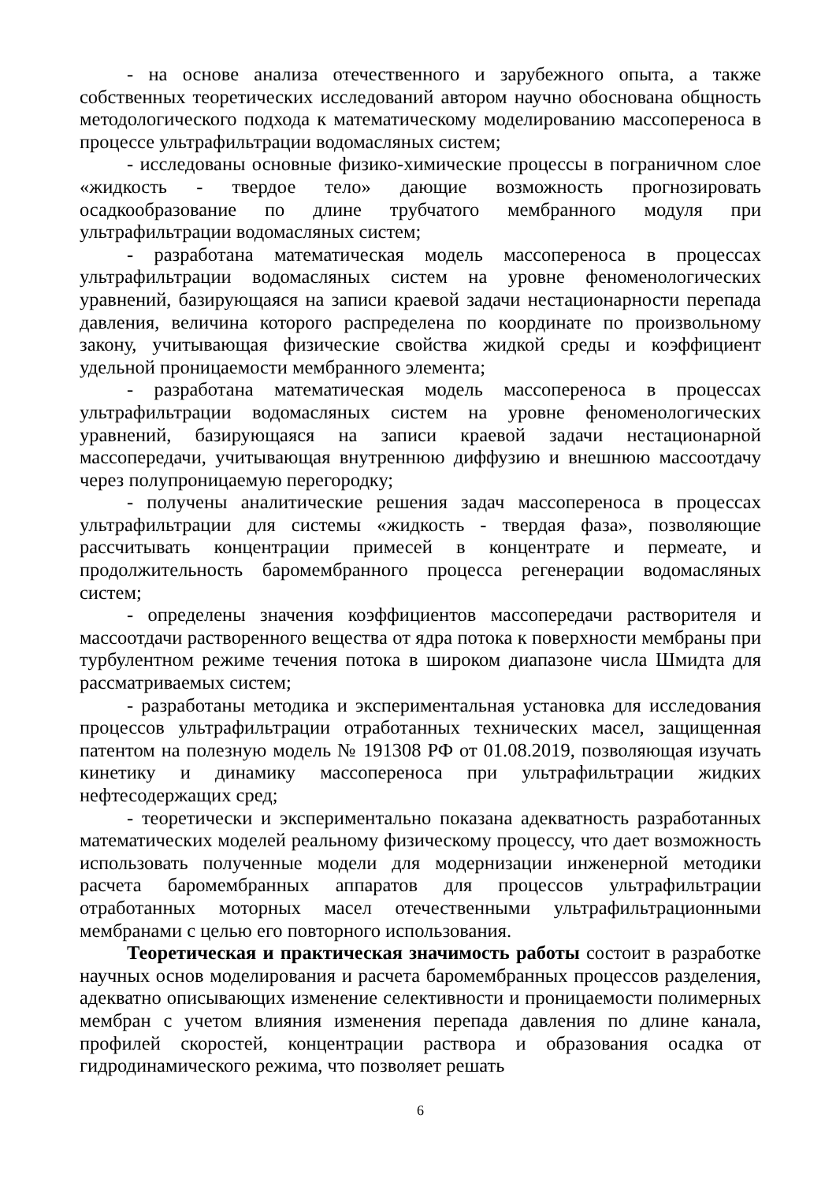- на основе анализа отечественного и зарубежного опыта, а также собственных теоретических исследований автором научно обоснована общность методологического подхода к математическому моделированию массопереноса в процессе ультрафильтрации водомасляных систем;
- исследованы основные физико-химические процессы в пограничном слое «жидкость - твердое тело» дающие возможность прогнозировать осадкообразование по длине трубчатого мембранного модуля при ультрафильтрации водомасляных систем;
- разработана математическая модель массопереноса в процессах ультрафильтрации водомасляных систем на уровне феноменологических уравнений, базирующаяся на записи краевой задачи нестационарности перепада давления, величина которого распределена по координате по произвольному закону, учитывающая физические свойства жидкой среды и коэффициент удельной проницаемости мембранного элемента;
- разработана математическая модель массопереноса в процессах ультрафильтрации водомасляных систем на уровне феноменологических уравнений, базирующаяся на записи краевой задачи нестационарной массопередачи, учитывающая внутреннюю диффузию и внешнюю массоотдачу через полупроницаемую перегородку;
- получены аналитические решения задач массопереноса в процессах ультрафильтрации для системы «жидкость - твердая фаза», позволяющие рассчитывать концентрации примесей в концентрате и пермеате, и продолжительность баромембранного процесса регенерации водомасляных систем;
- определены значения коэффициентов массопередачи растворителя и массоотдачи растворенного вещества от ядра потока к поверхности мембраны при турбулентном режиме течения потока в широком диапазоне числа Шмидта для рассматриваемых систем;
- разработаны методика и экспериментальная установка для исследования процессов ультрафильтрации отработанных технических масел, защищенная патентом на полезную модель № 191308 РФ от 01.08.2019, позволяющая изучать кинетику и динамику массопереноса при ультрафильтрации жидких нефтесодержащих сред;
- теоретически и экспериментально показана адекватность разработанных математических моделей реальному физическому процессу, что дает возможность использовать полученные модели для модернизации инженерной методики расчета баромембранных аппаратов для процессов ультрафильтрации отработанных моторных масел отечественными ультрафильтрационными мембранами с целью его повторного использования.
Теоретическая и практическая значимость работы состоит в разработке научных основ моделирования и расчета баромембранных процессов разделения, адекватно описывающих изменение селективности и проницаемости полимерных мембран с учетом влияния изменения перепада давления по длине канала, профилей скоростей, концентрации раствора и образования осадка от гидродинамического режима, что позволяет решать
6